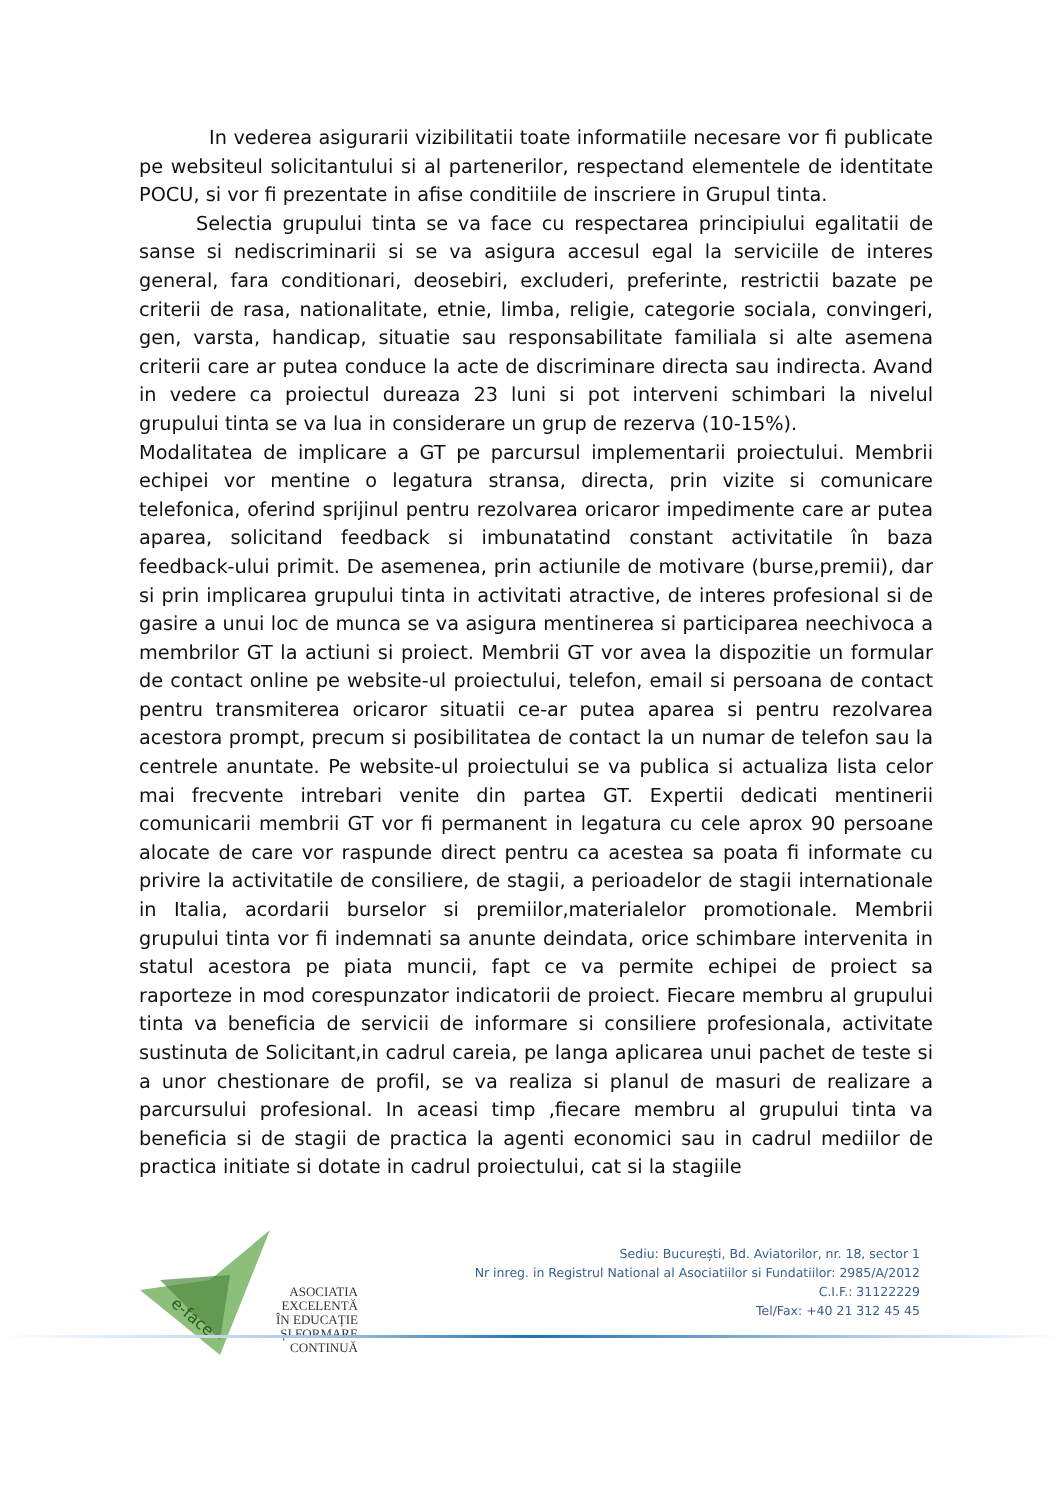In vederea asigurarii vizibilitatii toate informatiile necesare vor fi publicate pe websiteul solicitantului si al partenerilor, respectand elementele de identitate POCU, si vor fi prezentate in afise conditiile de inscriere in Grupul tinta.
Selectia grupului tinta se va face cu respectarea principiului egalitatii de sanse si nediscriminarii si se va asigura accesul egal la serviciile de interes general, fara conditionari, deosebiri, excluderi, preferinte, restrictii bazate pe criterii de rasa, nationalitate, etnie, limba, religie, categorie sociala, convingeri, gen, varsta, handicap, situatie sau responsabilitate familiala si alte asemena criterii care ar putea conduce la acte de discriminare directa sau indirecta. Avand in vedere ca proiectul dureaza 23 luni si pot interveni schimbari la nivelul grupului tinta se va lua in considerare un grup de rezerva (10-15%).
Modalitatea de implicare a GT pe parcursul implementarii proiectului. Membrii echipei vor mentine o legatura stransa, directa, prin vizite si comunicare telefonica, oferind sprijinul pentru rezolvarea oricaror impedimente care ar putea aparea, solicitand feedback si imbunatatind constant activitatile în baza feedback-ului primit. De asemenea, prin actiunile de motivare (burse,premii), dar si prin implicarea grupului tinta in activitati atractive, de interes profesional si de gasire a unui loc de munca se va asigura mentinerea si participarea neechivoca a membrilor GT la actiuni si proiect. Membrii GT vor avea la dispozitie un formular de contact online pe website-ul proiectului, telefon, email si persoana de contact pentru transmiterea oricaror situatii ce-ar putea aparea si pentru rezolvarea acestora prompt, precum si posibilitatea de contact la un numar de telefon sau la centrele anuntate. Pe website-ul proiectului se va publica si actualiza lista celor mai frecvente intrebari venite din partea GT. Expertii dedicati mentinerii comunicarii membrii GT vor fi permanent in legatura cu cele aprox 90 persoane alocate de care vor raspunde direct pentru ca acestea sa poata fi informate cu privire la activitatile de consiliere, de stagii, a perioadelor de stagii internationale in Italia, acordarii burselor si premiilor,materialelor promotionale. Membrii grupului tinta vor fi indemnati sa anunte deindata, orice schimbare intervenita in statul acestora pe piata muncii, fapt ce va permite echipei de proiect sa raporteze in mod corespunzator indicatorii de proiect. Fiecare membru al grupului tinta va beneficia de servicii de informare si consiliere profesionala, activitate sustinuta de Solicitant,in cadrul careia, pe langa aplicarea unui pachet de teste si a unor chestionare de profil, se va realiza si planul de masuri de realizare a parcursului profesional. In aceasi timp ,fiecare membru al grupului tinta va beneficia si de stagii de practica la agenti economici sau in cadrul mediilor de practica initiate si dotate in cadrul proiectului, cat si la stagiile
e-face
ASOCIATIA
EXCELENTĂ
ÎN EDUCAȚIE
ȘI FORMARE
CONTINUĂ
Sediu: București, Bd. Aviatorilor, nr. 18, sector 1
Nr inreg. in Registrul National al Asociatiilor si Fundatiilor: 2985/A/2012
C.I.F.: 31122229
Tel/Fax: +40 21 312 45 45